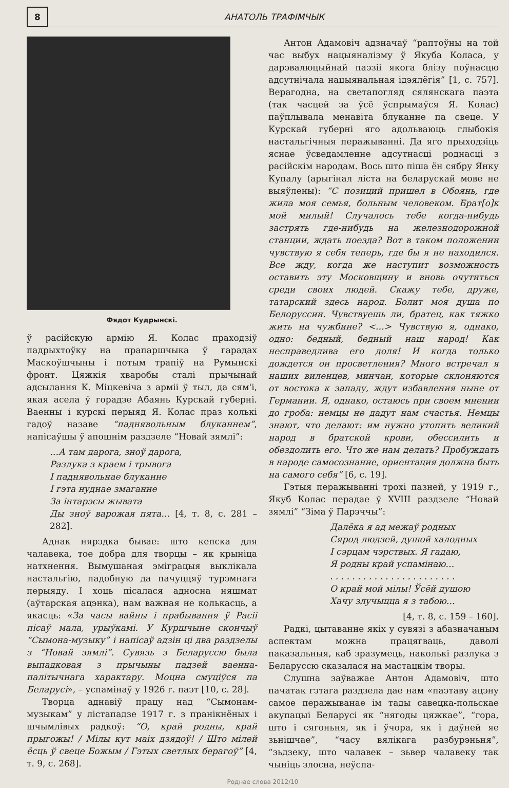8
АНАТОЛЬ ТРАФІМЧЫК
Фядот Кудрынскі.
ў расійскую армію Я. Колас праходзіў падрыхтоўку на прапаршчыка ў гарадах Маскоўшчыны і потым трапіў на Румынскі фронт. Цяжкія хваробы сталі прычынай адсылання К. Міцкевіча з арміі ў тыл, да сям'і, якая асела ў горадзе Абаянь Курскай губерні. Ваенны і курскі перыяд Я. Колас праз колькі гадоў назаве “паднявольным блуканнем”, напісаўшы ў апошнім раздзеле “Новай зямлі”:
…А там дарога, зноў дарога,
Разлука з краем і трывога
І паднявольнае блуканне
І гэта нуднае змаганне
За інтарэсы жывата
Ды зноў варожая пята… [4, т. 8, с. 281 – 282].
Аднак нярэдка бывае: што кепска для чалавека, тое добра для творцы – як крыніца натхнення. Вымушаная эміграцыя выклікала настальгію, падобную да пачуццяў турэмнага перыяду. І хоць пісалася адносна няшмат (аўтарская ацэнка), нам важная не колькасць, а якасць: «За часы вайны і прабывання ў Расіі пісаў мала, урыўкамі. У Куршчыне скончыў “Сымона-музыку” і напісаў адзін ці два раздзелы з “Новай зямлі”. Сувязь з Беларуссю была выпадковая з прычыны падзей ваенна-палітычнага характару. Моцна смуціўся па Беларусі», – успамінаў у 1926 г. паэт [10, с. 28].
Творца аднавіў працу над “Сымонам-музыкам” у лістападзе 1917 г. з пранікнёных і шчымлівых радкоў: “О, край родны, край прыгожы! / Мілы кут маіх дзядоў! / Што мілей ёсць ў свеце Божым / Гэтых светлых берагоў” [4, т. 9, с. 268].
Антон Адамовіч адзначаў “раптоўны на той час выбух нацыяналізму ў Якуба Коласа, у дарэвалюцыйнай паэзіі якога блізу поўнасцю адсутнічала нацыянальная ідэялёгія” [1, с. 757]. Верагодна, на светапогляд сялянскага паэта (так часцей за ўсё ўспрымаўся Я. Колас) паўплывала менавіта блуканне па свеце. У Курскай губерні яго адольваюць глыбокія настальгічныя перажыванні. Да яго прыходзіць яснае ўсведамленне адсутнасці роднасці з расійскім народам. Вось што піша ён сябру Янку Купалу (арыгінал ліста на беларускай мове не выяўлены): “С позиций пришел в Обоянь, где жила моя семья, больным человеком. Брат[о]к мой милый! Случалось тебе когда-нибудь застрять где-нибудь на железнодорожной станции, ждать поезда? Вот в таком положении чувствую я себя теперь, где бы я не находился. Все жду, когда же наступит возможность оставить эту Московщину и вновь очутиться среди своих людей. Скажу тебе, друже, татарский здесь народ. Болит моя душа по Белоруссии. Чувствуешь ли, братец, как тяжко жить на чужбине? <…> Чувствую я, однако, одно: бедный, бедный наш народ! Как несправедлива его доля! И когда только дождется он просветления? Много встречал я наших виленцев, минчан, которые склоняются от востока к западу, ждут избавления ныне от Германии. Я, однако, остаюсь при своем мнении до гроба: немцы не дадут нам счастья. Немцы знают, что делают: им нужно утопить великий народ в братской крови, обессилить и обездолить его. Что же нам делать? Пробуждать в народе самосознание, ориентация должна быть на самого себя” [6, с. 19].
Гэтыя перажыванні трохі пазней, у 1919 г., Якуб Колас перадае ў XVIII раздзеле “Новай зямлі” “Зіма ў Парэччы”:
Далёка я ад межаў родных
Сярод людзей, душой халодных
І сэрцам чэрствых. Я гадаю,
Я родны край успамінаю…
. . . . . . . . . . . . . . . . . . . . . . .
О край мой мілы! Ўсёй душою
Хачу злучыцца я з табою…
[4, т. 8, с. 159 – 160].
Радкі, цытаванне якіх у сувязі з абазначаным аспектам можна працягваць, даволі паказальныя, каб зразумець, наколькі разлука з Беларуссю сказалася на мастацкім творы.
Слушна заўважае Антон Адамовіч, што пачатак гэтага раздзела дае нам «паэтаву ацэну самое перажыванае ім тады савецка-польскае акупацыі Беларусі як “нягоды цяжкае”, “гора, што і сягоньня, як і ўчора, як і даўней яе зьнішчае”, “часу вялікага разбурэньня”, “зьдзеку, што чалавек – зьвер чалавеку так чыніць злосна, неўспа-
Роднае слова 2012/10